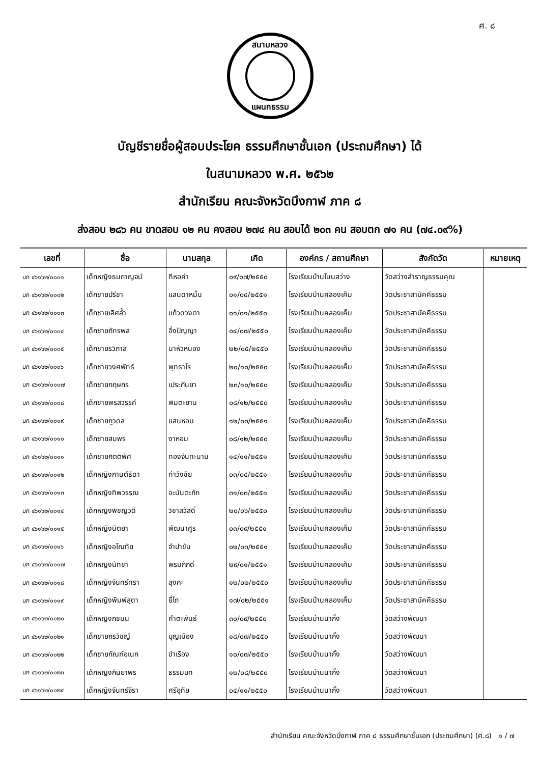ศ. ๘
สนามหลวง
แผนกธรรม
บัญชีรายชื่อผู้สอบประโยค ธรรมศึกษาชั้นเอก (ประถมศึกษา) ได้
ในสนามหลวง พ.ศ. ๒๕๖๒
สำนักเรียน คณะจังหวัดบึงกาฬ ภาค ๘
ส่งสอบ ๒๘๖ คน ขาดสอบ ๑๒ คน คงสอบ ๒๗๔ คน สอบได้ ๒๐๓ คน สอบตก ๗๑ คน (๗๔.๐๙%)
| เลขที่ | ชื่อ | นามสกุล | เกิด | องค์กร / สถานศึกษา | สังกัดวัด | หมายเหตุ |
| --- | --- | --- | --- | --- | --- | --- |
| บก ๔๖๑๖๒/๐๐๐๑ | เด็กหญิงธนกาญจน์ | ทีหอคำ | ๐๙/๐๗/๒๕๕๐ | โรงเรียนบ้านโนนสว่าง | วัดสว่างสำราญธรรมคุณ | |
| บก ๔๖๑๖๒/๐๐๐๒ | เด็กชายปรีชา | แสนดาหมื่น | ๐๑/๐๔/๒๕๕๑ | โรงเรียนบ้านคลองเค็ม | วัดประชาสามัคคีธรรม | |
| บก ๔๖๑๖๒/๐๐๐๓ | เด็กชายเลิศล้ำ | แก้วดวงตา | ๐๑/๐๑/๒๕๕๐ | โรงเรียนบ้านคลองเค็ม | วัดประชาสามัคคีธรรม | |
| บก ๔๖๑๖๒/๐๐๐๔ | เด็กชายภัทรพล | อึ่งปัญญา | ๐๔/๐๗/๒๕๕๐ | โรงเรียนบ้านคลองเค็ม | วัดประชาสามัคคีธรรม | |
| บก ๔๖๑๖๒/๐๐๐๕ | เด็กชายรวิภาส | นาหัวหนอง | ๒๒/๐๕/๒๕๕๐ | โรงเรียนบ้านคลองเค็ม | วัดประชาสามัคคีธรรม | |
| บก ๔๖๑๖๒/๐๐๐๖ | เด็กชายวงศพัทธ์ | พุทธาโร | ๒๐/๑๐/๒๕๕๐ | โรงเรียนบ้านคลองเค็ม | วัดประชาสามัคคีธรรม | |
| บก ๔๖๑๖๒/๐๐๐๗ | เด็กชายกฤษกร | เประกันยา | ๒๓/๑๐/๒๕๕๐ | โรงเรียนบ้านคลองเค็ม | วัดประชาสามัคคีธรรม | |
| บก ๔๖๑๖๒/๐๐๐๘ | เด็กชายพรสวรรค์ | พิมตะยาน | ๐๘/๑๒/๒๕๕๐ | โรงเรียนบ้านคลองเค็ม | วัดประชาสามัคคีธรรม | |
| บก ๔๖๑๖๒/๐๐๐๙ | เด็กชายภูวดล | แสนหอม | ๑๒/๐๓/๒๕๕๑ | โรงเรียนบ้านคลองเค็ม | วัดประชาสามัคคีธรรม | |
| บก ๔๖๑๖๒/๐๐๑๐ | เด็กชายสมพร | งาหอม | ๐๘/๑๒/๒๕๕๐ | โรงเรียนบ้านคลองเค็ม | วัดประชาสามัคคีธรรม | |
| บก ๔๖๑๖๒/๐๐๑๑ | เด็กชายกิตติพัศ | ทองจันทะนาม | ๑๔/๑๑/๒๕๕๑ | โรงเรียนบ้านคลองเค็ม | วัดประชาสามัคคีธรรม | |
| บก ๔๖๑๖๒/๐๐๑๒ | เด็กหญิงกานต์ธิดา | ท่าวังชัย | ๐๓/๐๔/๒๕๕๑ | โรงเรียนบ้านคลองเค็ม | วัดประชาสามัคคีธรรม | |
| บก ๔๖๑๖๒/๐๐๑๓ | เด็กหญิงทิพวรรณ | อะนันตะภัก | ๓๑/๐๓/๒๕๕๑ | โรงเรียนบ้านคลองเค็ม | วัดประชาสามัคคีธรรม | |
| บก ๔๖๑๖๒/๐๐๑๔ | เด็กหญิงพิชญวดี | วิชาสวัสดิ์ | ๒๐/๐๖/๒๕๕๐ | โรงเรียนบ้านคลองเค็ม | วัดประชาสามัคคีธรรม | |
| บก ๔๖๑๖๒/๐๐๑๕ | เด็กหญิงนิตยา | พัฒนาศูร | ๐๓/๐๙/๒๕๕๑ | โรงเรียนบ้านคลองเค็ม | วัดประชาสามัคคีธรรม | |
| บก ๔๖๑๖๒/๐๐๑๖ | เด็กหญิงอโณทัย | จำปาขัน | ๐๒/๐๓/๒๕๕๑ | โรงเรียนบ้านคลองเค็ม | วัดประชาสามัคคีธรรม | |
| บก ๔๖๑๖๒/๐๐๑๗ | เด็กหญิงนัทชา | พรมภักดี | ๒๙/๐๑/๒๕๕๑ | โรงเรียนบ้านคลองเค็ม | วัดประชาสามัคคีธรรม | |
| บก ๔๖๑๖๒/๐๐๑๘ | เด็กหญิงจันทร์ทรา | ลุงคะ | ๑๒/๐๒/๒๕๕๐ | โรงเรียนบ้านคลองเค็ม | วัดประชาสามัคคีธรรม | |
| บก ๔๖๑๖๒/๐๐๑๙ | เด็กหญิงพิมพ์สุดา | ยี่โถ | ๑๗/๐๒/๒๕๕๑ | โรงเรียนบ้านคลองเค็ม | วัดประชาสามัคคีธรรม | |
| บก ๔๖๑๖๒/๐๐๒๐ | เด็กหญิงกชมน | คำตะพันธ์ | ๓๐/๐๙/๒๕๕๐ | โรงเรียนบ้านนากั้ง | วัดสว่างพัฒนา | |
| บก ๔๖๑๖๒/๐๐๒๑ | เด็กชายกรวิชญ์ | บุญเมือง | ๑๘/๐๗/๒๕๕๐ | โรงเรียนบ้านนากั้ง | วัดสว่างพัฒนา | |
| บก ๔๖๑๖๒/๐๐๒๒ | เด็กชายกัณฑ์อเนก | ขำเรือง | ๑๐/๐๗/๒๕๕๐ | โรงเรียนบ้านนากั้ง | วัดสว่างพัฒนา | |
| บก ๔๖๑๖๒/๐๐๒๓ | เด็กหญิงกันยาพร | ธรรมบท | ๑๒/๐๘/๒๕๕๐ | โรงเรียนบ้านนากั้ง | วัดสว่างพัฒนา | |
| บก ๔๖๑๖๒/๐๐๒๔ | เด็กหญิงจันทร์จิรา | ศรีอุทัย | ๐๔/๑๑/๒๕๕๐ | โรงเรียนบ้านนากั้ง | วัดสว่างพัฒนา | |
สำนักเรียน คณะจังหวัดบึงกาฬ ภาค ๘ ธรรมศึกษาชั้นเอก (ประถมศึกษา) (ศ.๘) ๑ / ๗